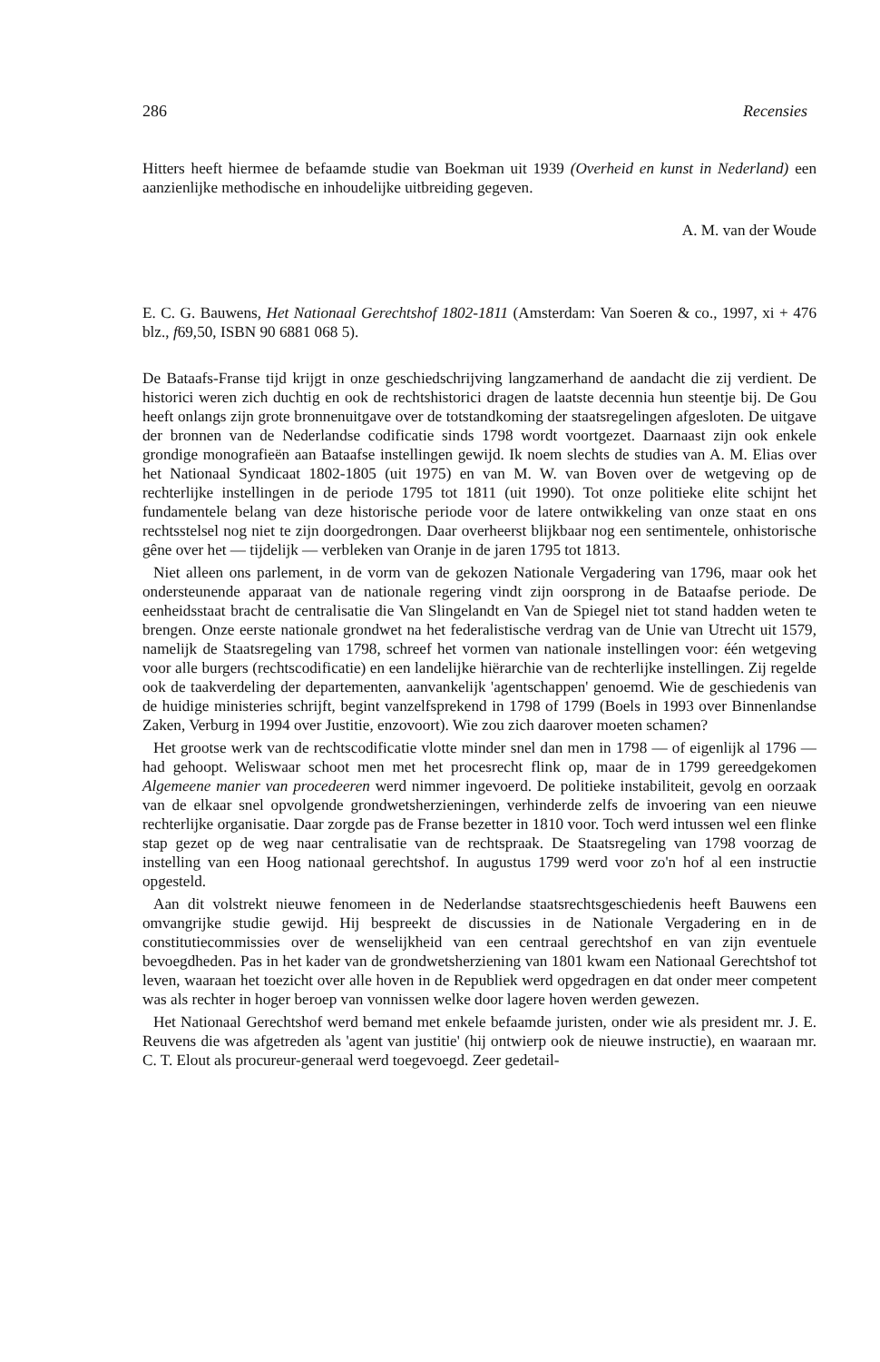286 Recensies
Hitters heeft hiermee de befaamde studie van Boekman uit 1939 (Overheid en kunst in Neder­land) een aanzienlijke methodische en inhoudelijke uitbreiding gegeven.
A. M. van der Woude
E. C. G. Bauwens, Het Nationaal Gerechtshof 1802-1811 (Amsterdam: Van Soeren & co., 1997, xi + 476 blz., f69,50, ISBN 90 6881 068 5).
De Bataafs-Franse tijd krijgt in onze geschiedschrijving langzamerhand de aandacht die zij verdient. De historici weren zich duchtig en ook de rechtshistorici dragen de laatste decennia hun steentje bij. De Gou heeft onlangs zijn grote bronnenuitgave over de totstandkoming der staatsregelingen afgesloten. De uitgave der bronnen van de Nederlandse codificatie sinds 1798 wordt voortgezet. Daarnaast zijn ook enkele grondige monografieën aan Bataafse instellingen gewijd. Ik noem slechts de studies van A. M. Elias over het Nationaal Syndicaat 1802-1805 (uit 1975) en van M. W. van Boven over de wetgeving op de rechterlijke instellingen in de periode 1795 tot 1811 (uit 1990). Tot onze politieke elite schijnt het fundamentele belang van deze historische periode voor de latere ontwikkeling van onze staat en ons rechtsstelsel nog niet te zijn doorgedrongen. Daar overheerst blijkbaar nog een sentimentele, onhistorische gêne over het — tijdelijk — verbleken van Oranje in de jaren 1795 tot 1813.
Niet alleen ons parlement, in de vorm van de gekozen Nationale Vergadering van 1796, maar ook het ondersteunende apparaat van de nationale regering vindt zijn oorsprong in de Bataafse periode. De eenheidsstaat bracht de centralisatie die Van Slingelandt en Van de Spiegel niet tot stand hadden weten te brengen. Onze eerste nationale grondwet na het federalistische verdrag van de Unie van Utrecht uit 1579, namelijk de Staatsregeling van 1798, schreef het vormen van nationale instellingen voor: één wetgeving voor alle burgers (rechtscodificatie) en een landelijke hiërarchie van de rechterlijke instellingen. Zij regelde ook de taakverdeling der departementen, aanvankelijk 'agentschappen' genoemd. Wie de geschiedenis van de huidige ministeries schrijft, begint vanzelfsprekend in 1798 of 1799 (Boels in 1993 over Binnenlandse Zaken, Verburg in 1994 over Justitie, enzovoort). Wie zou zich daarover moeten schamen?
Het grootse werk van de rechtscodificatie vlotte minder snel dan men in 1798 — of eigenlijk al 1796 — had gehoopt. Weliswaar schoot men met het procesrecht flink op, maar de in 1799 gereedgekomen Algemeene manier van procedeeren werd nimmer ingevoerd. De politieke instabiliteit, gevolg en oorzaak van de elkaar snel opvolgende grondwetsherzieningen, verhin­derde zelfs de invoering van een nieuwe rechterlijke organisatie. Daar zorgde pas de Franse bezetter in 1810 voor. Toch werd intussen wel een flinke stap gezet op de weg naar centralisa­tie van de rechtspraak. De Staatsregeling van 1798 voorzag de instelling van een Hoog natio­naal gerechtshof. In augustus 1799 werd voor zo'n hof al een instructie opgesteld.
Aan dit volstrekt nieuwe fenomeen in de Nederlandse staatsrechtsgeschiedenis heeft Bauwens een omvangrijke studie gewijd. Hij bespreekt de discussies in de Nationale Vergadering en in de constitutiecommissies over de wenselijkheid van een centraal gerechtshof en van zijn even­tuele bevoegdheden. Pas in het kader van de grondwetsherziening van 1801 kwam een Natio­naal Gerechtshof tot leven, waaraan het toezicht over alle hoven in de Republiek werd opge­dragen en dat onder meer competent was als rechter in hoger beroep van vonnissen welke door lagere hoven werden gewezen.
Het Nationaal Gerechtshof werd bemand met enkele befaamde juristen, onder wie als presi­dent mr. J. E. Reuvens die was afgetreden als 'agent van justitie' (hij ontwierp ook de nieuwe instructie), en waaraan mr. C. T. Elout als procureur-generaal werd toegevoegd. Zeer gedetail-